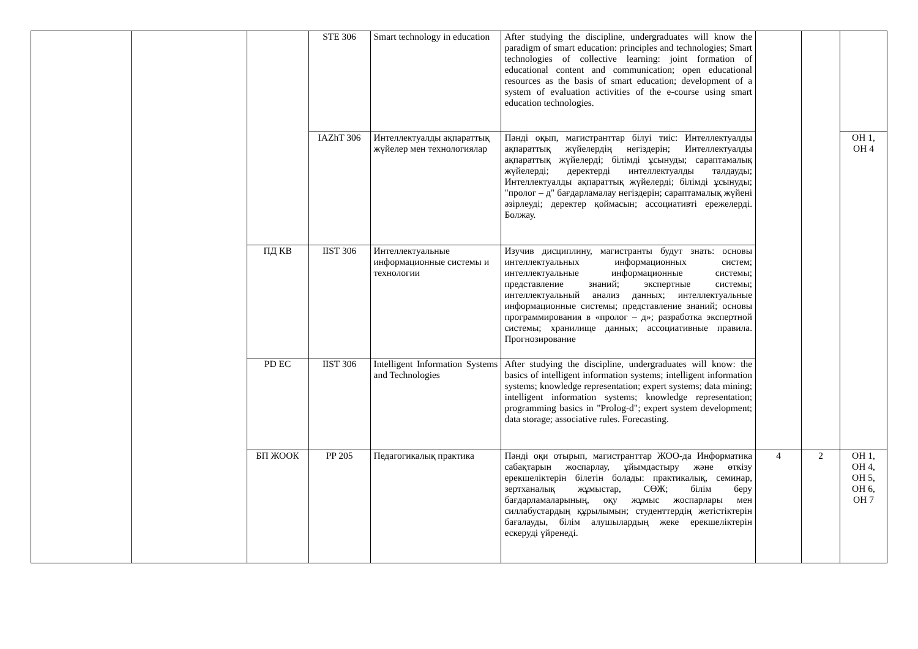| | | | STE 306 | Smart technology in education | After studying the discipline, undergraduates will know the paradigm of smart education: principles and technologies; Smart technologies of collective learning: joint formation of educational content and communication; open educational resources as the basis of smart education; development of a system of evaluation activities of the e-course using smart education technologies. | | | |
| | | | IAZhT 306 | Интеллектуалды ақпараттық жүйелер мен технологиялар | Пәнді оқып, магистранттар білуі тиіс: Интеллектуалды ақпараттық жүйелердің негіздерін; Интеллектуалды ақпараттық жүйелерді; білімді ұсынуды; сараптамалық жүйелерді; деректерді интеллектуалды талдауды; Интеллектуалды ақпараттық жүйелерді; білімді ұсынуды; "пролог – д" бағдарламалау негіздерін; сараптамалық жүйені әзірлеуді; деректер қоймасын; ассоциативті ережелерді. Болжау. | | | ОН 1, ОН 4 |
| | | ПД КВ | IIST 306 | Интеллектуальные информационные системы и технологии | Изучив дисциплину, магистранты будут знать: основы интеллектуальных информационных систем; интеллектуальные информационные системы; представление знаний; экспертные системы; интеллектуальный анализ данных; интеллектуальные информационные системы; представление знаний; основы программирования в «пролог – д»; разработка экспертной системы; хранилище данных; ассоциативные правила. Прогнозирование | | | |
| | | PD EC | IIST 306 | Intelligent Information Systems and Technologies | After studying the discipline, undergraduates will know: the basics of intelligent information systems; intelligent information systems; knowledge representation; expert systems; data mining; intelligent information systems; knowledge representation; programming basics in "Prolog-d"; expert system development; data storage; associative rules. Forecasting. | | | |
| | | БП ЖООК | PP 205 | Педагогикалық практика | Пәнді оқи отырып, магистранттар ЖОО-да Информатика сабақтарын жоспарлау, ұйымдастыру және өткізу ерекшеліктерін білетін болады: практикалық, семинар, зертханалық жұмыстар, СӨЖ; білім беру бағдарламаларының, оқу жұмыс жоспарлары мен силлабустардың құрылымын; студенттердің жетістіктерін бағалауды, білім алушылардың жеке ерекшеліктерін ескеруді үйренеді. | 4 | 2 | ОН 1, ОН 4, ОН 5, ОН 6, ОН 7 |